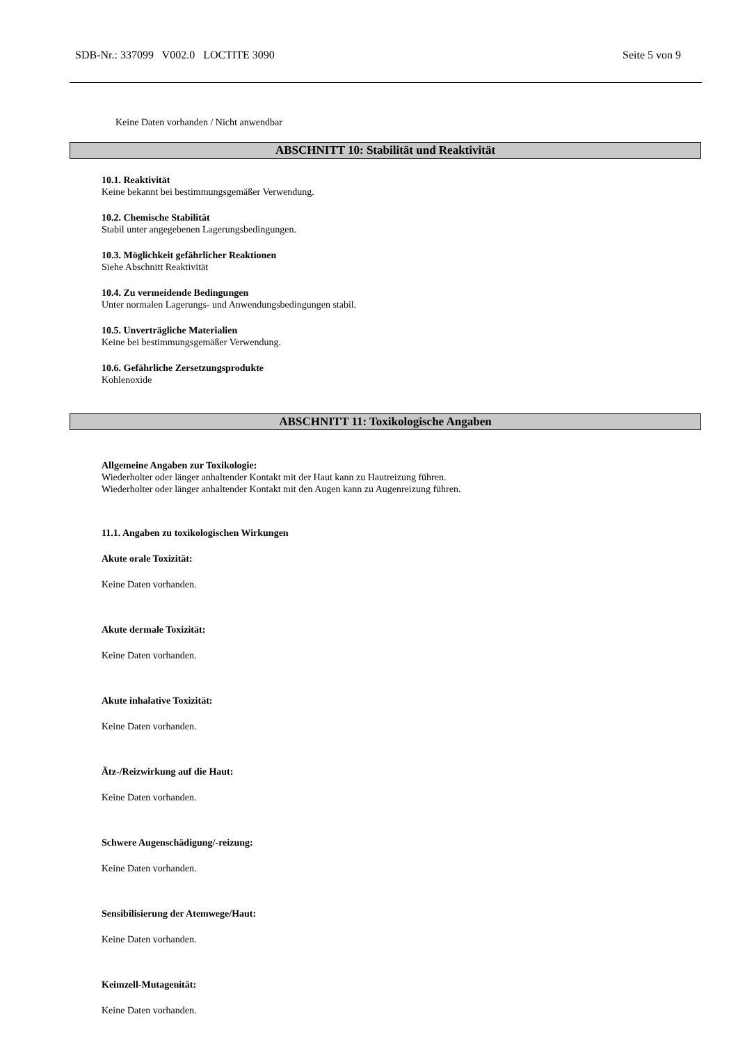SDB-Nr.: 337099 V002.0 LOCTITE 3090 Seite 5 von 9
Keine Daten vorhanden / Nicht anwendbar
ABSCHNITT 10: Stabilität und Reaktivität
10.1. Reaktivität
Keine bekannt bei bestimmungsgemäßer Verwendung.
10.2. Chemische Stabilität
Stabil unter angegebenen Lagerungsbedingungen.
10.3. Möglichkeit gefährlicher Reaktionen
Siehe Abschnitt Reaktivität
10.4. Zu vermeidende Bedingungen
Unter normalen Lagerungs- und Anwendungsbedingungen stabil.
10.5. Unverträgliche Materialien
Keine bei bestimmungsgemäßer Verwendung.
10.6. Gefährliche Zersetzungsprodukte
Kohlenoxide
ABSCHNITT 11: Toxikologische Angaben
Allgemeine Angaben zur Toxikologie:
Wiederholter oder länger anhaltender Kontakt mit der Haut kann zu Hautreizung führen.
Wiederholter oder länger anhaltender Kontakt mit den Augen kann zu Augenreizung führen.
11.1. Angaben zu toxikologischen Wirkungen
Akute orale Toxizität:
Keine Daten vorhanden.
Akute dermale Toxizität:
Keine Daten vorhanden.
Akute inhalative Toxizität:
Keine Daten vorhanden.
Ätz-/Reizwirkung auf die Haut:
Keine Daten vorhanden.
Schwere Augenschädigung/-reizung:
Keine Daten vorhanden.
Sensibilisierung der Atemwege/Haut:
Keine Daten vorhanden.
Keimzell-Mutagenität:
Keine Daten vorhanden.